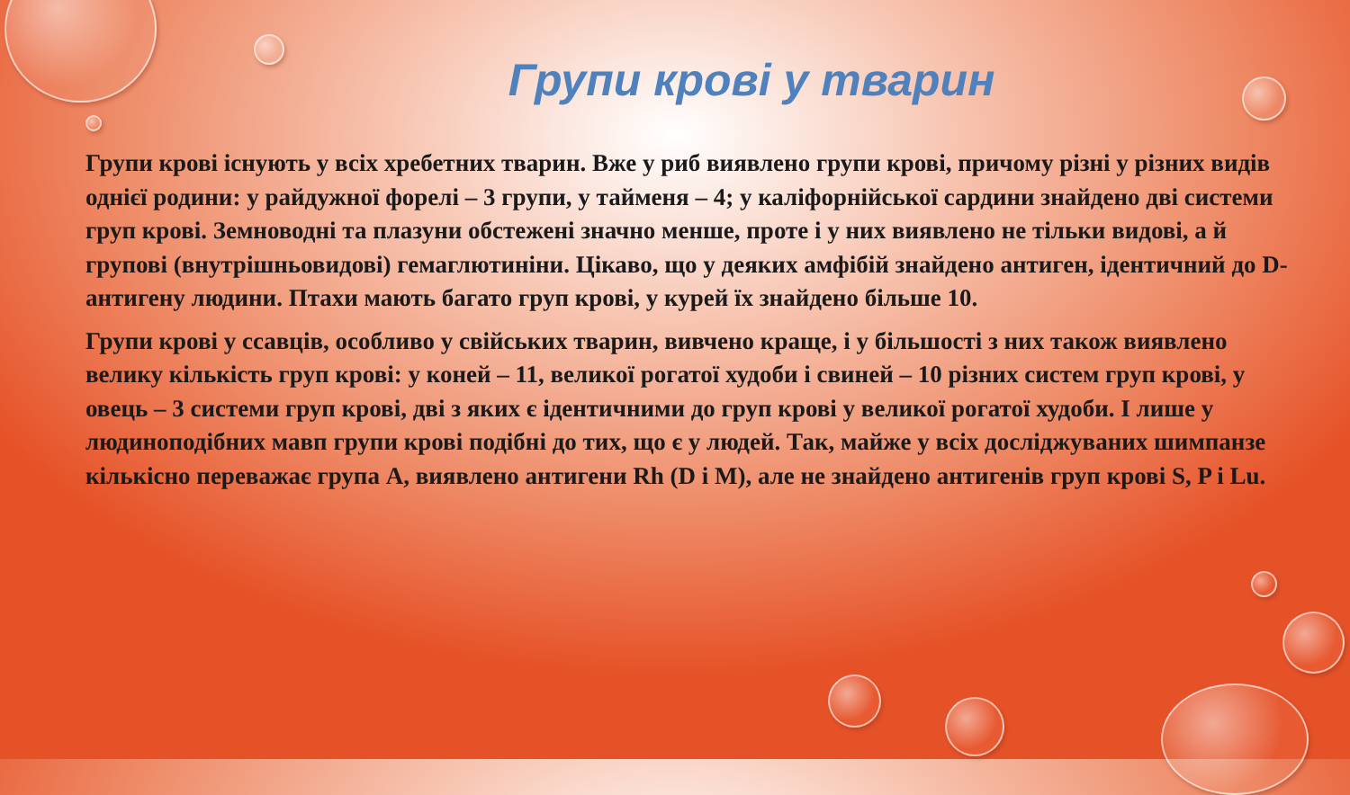Групи крові у тварин
Групи крові існують у всіх хребетних тварин. Вже у риб виявлено групи крові, причому різні у різних видів однієї родини: у райдужної форелі – 3 групи, у тайменя – 4; у каліфорнійської сардини знайдено дві системи груп крові. Земноводні та плазуни обстежені значно менше, проте і у них виявлено не тільки видові, а й групові (внутрішньовидові) гемаглютиніни. Цікаво, що у деяких амфібій знайдено антиген, ідентичний до D-антигену людини. Птахи мають багато груп крові, у курей їх знайдено більше 10.
Групи крові у ссавців, особливо у свійських тварин, вивчено краще, і у більшості з них також виявлено велику кількість груп крові: у коней – 11, великої рогатої худоби і свиней – 10 різних систем груп крові, у овець – 3 системи груп крові, дві з яких є ідентичними до груп крові у великої рогатої худоби. І лише у людиноподібних мавп групи крові подібні до тих, що є у людей. Так, майже у всіх досліджуваних шимпанзе кількісно переважає група А, виявлено антигени Rh (D і M), але не знайдено антигенів груп крові S, P і Lu.